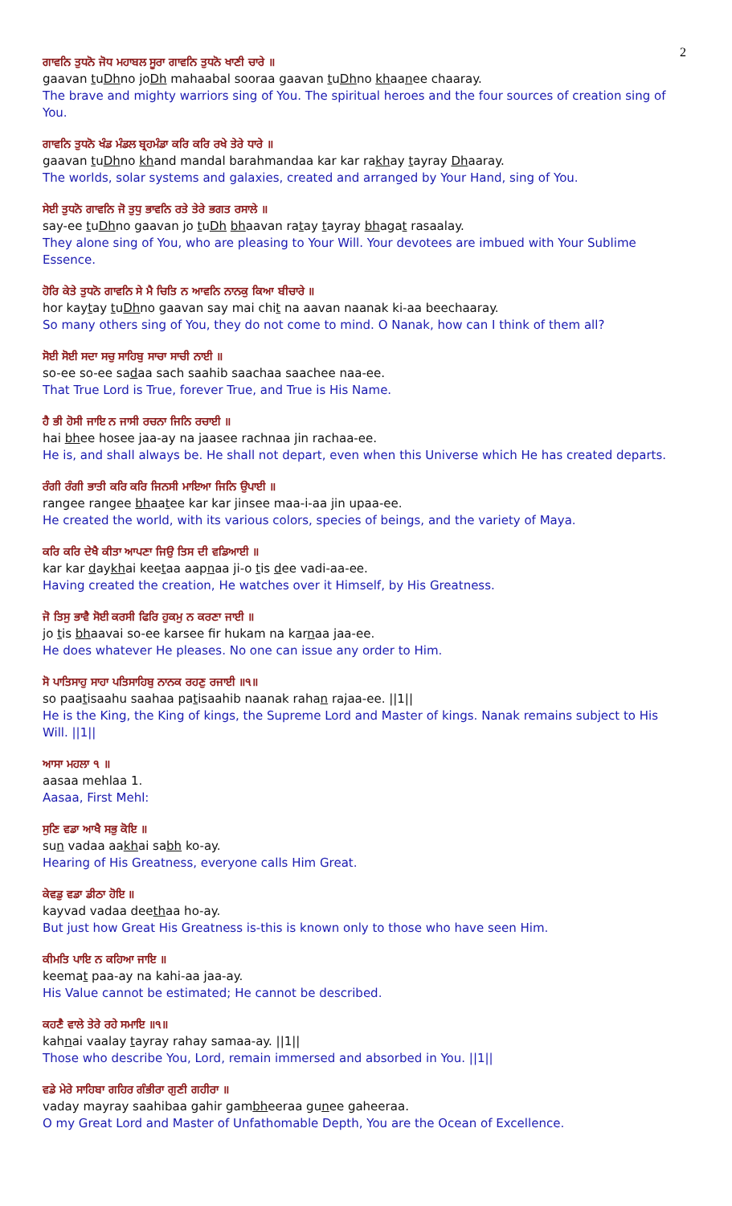2
ਗਾਵਨਿ ਤੁਧਨੋ ਜੋਧ ਮਹਾਬਲ ਸੂਰਾ ਗਾਵਨਿ ਤੁਧਨੋ ਖਾਣੀ ਚਾਰੇ ॥
gaavan tuDhno joDh mahaabal sooraa gaavan tuDhno khaanee chaaray.
The brave and mighty warriors sing of You. The spiritual heroes and the four sources of creation sing of You.
ਗਾਵਨਿ ਤੁਧਨੋ ਖੰਡ ਮੰਡਲ ਬ੍ਰਹਮੰਡਾ ਕਰਿ ਕਰਿ ਰਖੇ ਤੇਰੇ ਧਾਰੇ ॥
gaavan tuDhno khand mandal barahmandaa kar kar rakhay tayray Dhaaray.
The worlds, solar systems and galaxies, created and arranged by Your Hand, sing of You.
ਸੇਈ ਤੁਧਨੋ ਗਾਵਨਿ ਜੋ ਤੁਧੁ ਭਾਵਨਿ ਰਤੇ ਤੇਰੇ ਭਗਤ ਰਸਾਲੇ ॥
say-ee tuDhno gaavan jo tuDh bhaavan ratay tayray bhagat rasaalay.
They alone sing of You, who are pleasing to Your Will. Your devotees are imbued with Your Sublime Essence.
ਹੋਰਿ ਕੇਤੇ ਤੁਧਨੋ ਗਾਵਨਿ ਸੇ ਮੈ ਚਿਤਿ ਨ ਆਵਨਿ ਨਾਨਕੁ ਕਿਆ ਬੀਚਾਰੇ ॥
hor kaytay tuDhno gaavan say mai chit na aavan naanak ki-aa beechaaray.
So many others sing of You, they do not come to mind. O Nanak, how can I think of them all?
ਸੋਈ ਸੋਈ ਸਦਾ ਸਚੁ ਸਾਹਿਬੁ ਸਾਚਾ ਸਾਚੀ ਨਾਈ ॥
so-ee so-ee sadaa sach saahib saachaa saachee naa-ee.
That True Lord is True, forever True, and True is His Name.
ਹੈ ਭੀ ਹੋਸੀ ਜਾਇ ਨ ਜਾਸੀ ਰਚਨਾ ਜਿਨਿ ਰਚਾਈ ॥
hai bhee hosee jaa-ay na jaasee rachnaa jin rachaa-ee.
He is, and shall always be. He shall not depart, even when this Universe which He has created departs.
ਰੰਗੀ ਰੰਗੀ ਭਾਤੀ ਕਰਿ ਕਰਿ ਜਿਨਸੀ ਮਾਇਆ ਜਿਨਿ ਉਪਾਈ ॥
rangee rangee bhaatee kar kar jinsee maa-i-aa jin upaa-ee.
He created the world, with its various colors, species of beings, and the variety of Maya.
ਕਰਿ ਕਰਿ ਦੇਖੈ ਕੀਤਾ ਆਪਣਾ ਜਿਉ ਤਿਸ ਦੀ ਵਡਿਆਈ ॥
kar kar daykhai keetaa aapnaa ji-o tis dee vadi-aa-ee.
Having created the creation, He watches over it Himself, by His Greatness.
ਜੋ ਤਿਸੁ ਭਾਵੈ ਸੋਈ ਕਰਸੀ ਫਿਰਿ ਹੁਕਮੁ ਨ ਕਰਣਾ ਜਾਈ ॥
jo tis bhaavai so-ee karsee fir hukam na karnaa jaa-ee.
He does whatever He pleases. No one can issue any order to Him.
ਸੋ ਪਾਤਿਸਾਹੁ ਸਾਹਾ ਪਤਿਸਾਹਿਬੁ ਨਾਨਕ ਰਹਣੁ ਰਜਾਈ ॥੧॥
so paatisaahu saahaa patisaahib naanak rahan rajaa-ee. ||1||
He is the King, the King of kings, the Supreme Lord and Master of kings. Nanak remains subject to His Will. ||1||
ਆਸਾ ਮਹਲਾ ੧ ॥
aasaa mehlaa 1.
Aasaa, First Mehl:
ਸੁਣਿ ਵਡਾ ਆਖੈ ਸਭੁ ਕੋਇ ॥
sun vadaa aakhai sabh ko-ay.
Hearing of His Greatness, everyone calls Him Great.
ਕੇਵਡੁ ਵਡਾ ਡੀਠਾ ਹੋਇ ॥
kayvad vadaa deethaa ho-ay.
But just how Great His Greatness is-this is known only to those who have seen Him.
ਕੀਮਤਿ ਪਾਇ ਨ ਕਹਿਆ ਜਾਇ ॥
keemat paa-ay na kahi-aa jaa-ay.
His Value cannot be estimated; He cannot be described.
ਕਹਣੈ ਵਾਲੇ ਤੇਰੇ ਰਹੇ ਸਮਾਇ ॥੧॥
kahnai vaalay tayray rahay samaa-ay. ||1||
Those who describe You, Lord, remain immersed and absorbed in You. ||1||
ਵਡੇ ਮੇਰੇ ਸਾਹਿਬਾ ਗਹਿਰ ਗੰਭੀਰਾ ਗੁਣੀ ਗਹੀਰਾ ॥
vaday mayray saahibaa gahir gambheeraa gunee gaheeraa.
O my Great Lord and Master of Unfathomable Depth, You are the Ocean of Excellence.